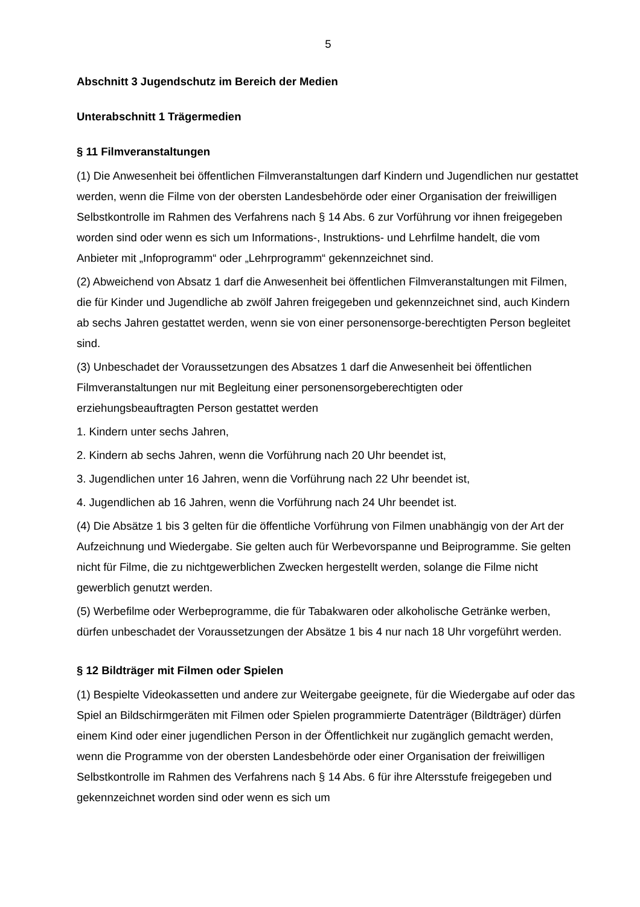5
Abschnitt 3 Jugendschutz im Bereich der Medien
Unterabschnitt 1 Trägermedien
§ 11 Filmveranstaltungen
(1) Die Anwesenheit bei öffentlichen Filmveranstaltungen darf Kindern und Jugendlichen nur gestattet werden, wenn die Filme von der obersten Landesbehörde oder einer Organisation der freiwilligen Selbstkontrolle im Rahmen des Verfahrens nach § 14 Abs. 6 zur Vorführung vor ihnen freigegeben worden sind oder wenn es sich um Informations-, Instruktions- und Lehrfilme handelt, die vom Anbieter mit „Infoprogramm“ oder „Lehrprogramm“ gekennzeichnet sind.
(2) Abweichend von Absatz 1 darf die Anwesenheit bei öffentlichen Filmveranstaltungen mit Filmen, die für Kinder und Jugendliche ab zwölf Jahren freigegeben und gekennzeichnet sind, auch Kindern ab sechs Jahren gestattet werden, wenn sie von einer personensorge-berechtigten Person begleitet sind.
(3) Unbeschadet der Voraussetzungen des Absatzes 1 darf die Anwesenheit bei öffentlichen Filmveranstaltungen nur mit Begleitung einer personensorgeberechtigten oder erziehungsbeauftragten Person gestattet werden
1. Kindern unter sechs Jahren,
2. Kindern ab sechs Jahren, wenn die Vorführung nach 20 Uhr beendet ist,
3. Jugendlichen unter 16 Jahren, wenn die Vorführung nach 22 Uhr beendet ist,
4. Jugendlichen ab 16 Jahren, wenn die Vorführung nach 24 Uhr beendet ist.
(4) Die Absätze 1 bis 3 gelten für die öffentliche Vorführung von Filmen unabhängig von der Art der Aufzeichnung und Wiedergabe. Sie gelten auch für Werbevorspanne und Beiprogramme. Sie gelten nicht für Filme, die zu nichtgewerblichen Zwecken hergestellt werden, solange die Filme nicht gewerblich genutzt werden.
(5) Werbefilme oder Werbeprogramme, die für Tabakwaren oder alkoholische Getränke werben, dürfen unbeschadet der Voraussetzungen der Absätze 1 bis 4 nur nach 18 Uhr vorgeführt werden.
§ 12 Bildträger mit Filmen oder Spielen
(1) Bespielte Videokassetten und andere zur Weitergabe geeignete, für die Wiedergabe auf oder das Spiel an Bildschirmgeräten mit Filmen oder Spielen programmierte Datenträger (Bildträger) dürfen einem Kind oder einer jugendlichen Person in der Öffentlichkeit nur zugänglich gemacht werden, wenn die Programme von der obersten Landesbehörde oder einer Organisation der freiwilligen Selbstkontrolle im Rahmen des Verfahrens nach § 14 Abs. 6 für ihre Altersstufe freigegeben und gekennzeichnet worden sind oder wenn es sich um